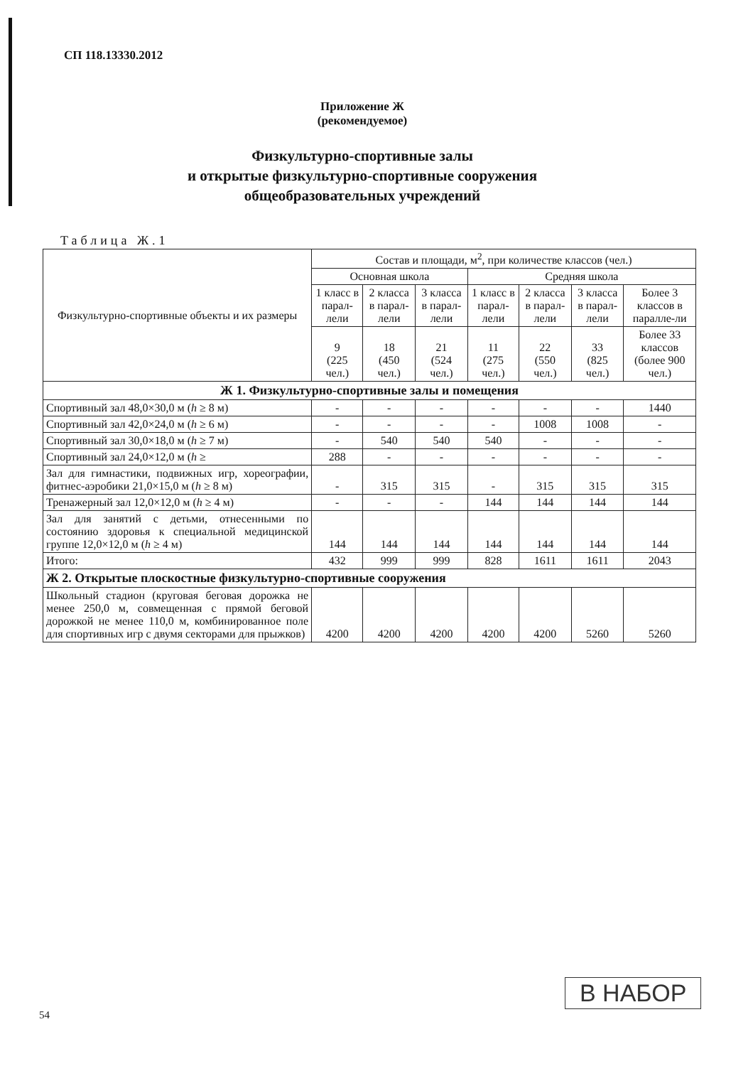СП 118.13330.2012
Приложение Ж
(рекомендуемое)
Физкультурно-спортивные залы
и открытые физкультурно-спортивные сооружения
общеобразовательных учреждений
Таблица Ж.1
| Физкультурно-спортивные объекты и их размеры | Состав и площади, м<sup>2</sup>, при количестве классов (чел.) | | | | | | |
| --- | --- | --- | --- | --- | --- | --- | --- |
| | Основная школа | | | Средняя школа | | | |
| | 1 класс в парал-лели | 2 класса в парал-лели | 3 класса в парал-лели | 1 класс в парал-лели | 2 класса в парал-лели | 3 класса в парал-лели | Более 3 классов в паралле-ли |
| | 9 (225 чел.) | 18 (450 чел.) | 21 (524 чел.) | 11 (275 чел.) | 22 (550 чел.) | 33 (825 чел.) | Более 33 классов (более 900 чел.) |
| Ж 1. Физкультурно-спортивные залы и помещения | | | | | | | |
| Спортивный зал 48,0×30,0 м ( h ≥ 8 м) | - | - | - | - | - | - | 1440 |
| Спортивный зал 42,0×24,0 м ( h ≥ 6 м) | - | - | - | - | 1008 | 1008 | - |
| Спортивный зал 30,0×18,0 м ( h ≥ 7 м) | - | 540 | 540 | 540 | - | - | - |
| Спортивный зал 24,0×12,0 м ( h ≥ | 288 | - | - | - | - | - | - |
| Зал для гимнастики, подвижных игр, хореографии, фитнес-аэробики 21,0×15,0 м ( h ≥ 8 м) | - | 315 | 315 | - | 315 | 315 | 315 |
| Тренажерный зал 12,0×12,0 м ( h ≥ 4 м) | - | - | - | 144 | 144 | 144 | 144 |
| Зал для занятий с детьми, отнесенными по состоянию здоровья к специальной медицинской группе 12,0×12,0 м ( h ≥ 4 м) | 144 | 144 | 144 | 144 | 144 | 144 | 144 |
| Итого: | 432 | 999 | 999 | 828 | 1611 | 1611 | 2043 |
| Ж 2. Открытые плоскостные физкультурно-спортивные сооружения | | | | | | | |
| Школьный стадион (круговая беговая дорожка не менее 250,0 м, совмещенная с прямой беговой дорожкой не менее 110,0 м, комбинированное поле для спортивных игр с двумя секторами для прыжков) | 4200 | 4200 | 4200 | 4200 | 4200 | 5260 | 5260 |
В НАБОР
54